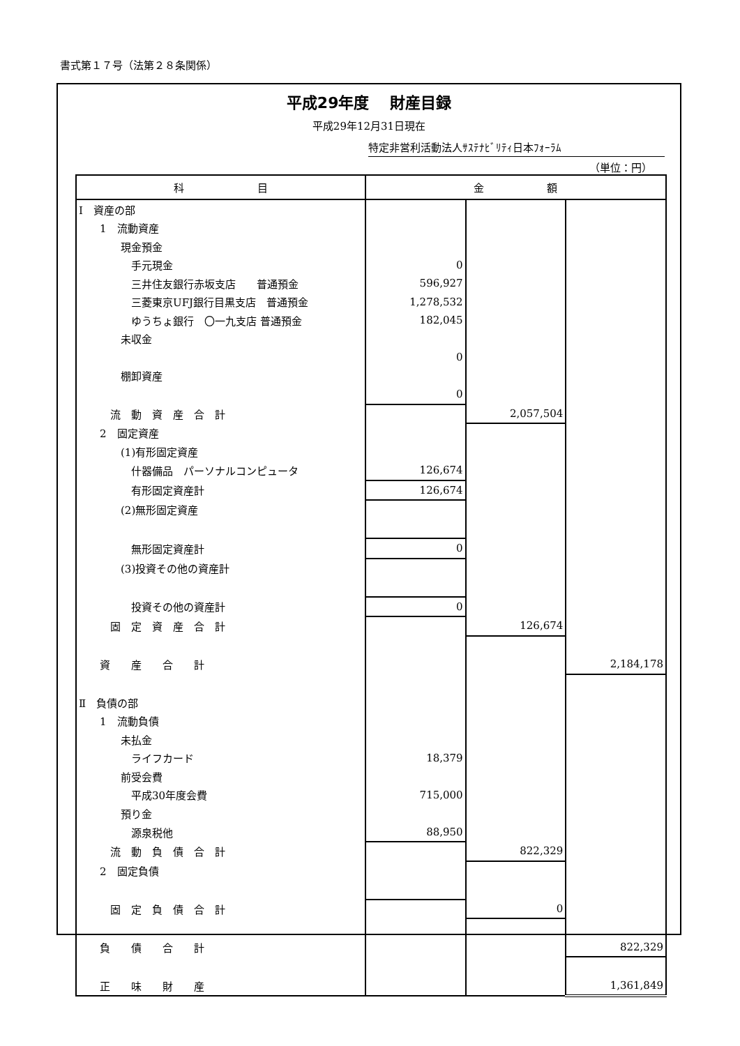書式第１７号（法第２８条関係）
平成29年度　 財産目録
平成29年12月31日現在
特定非営利活動法人ｻｽﾃﾅﾋﾞﾘﾃｨ日本ﾌｫｰﾗﾑ
（単位：円）
| 科 目 | 金 額 | | |
| --- | --- | --- | --- |
| Ⅰ 資産の部 | | | |
| 1 流動資産 | | | |
| 現金預金 | | | |
| 手元現金 | 0 | | |
| 三井住友銀行赤坂支店 普通預金 | 596,927 | | |
| 三菱東京UFJ銀行目黒支店 普通預金 | 1,278,532 | | |
| ゆうちょ銀行 〇一九支店 普通預金 | 182,045 | | |
| 未収金 | | | |
| | 0 | | |
| 棚卸資産 | | | |
| | 0 | | |
| 流 動 資 産 合 計 | | 2,057,504 | |
| 2 固定資産 | | | |
| (1)有形固定資産 | | | |
| 什器備品 パーソナルコンピュータ | 126,674 | | |
| 有形固定資産計 | 126,674 | | |
| (2)無形固定資産 | | | |
| 無形固定資産計 | 0 | | |
| (3)投資その他の資産計 | | | |
| 投資その他の資産計 | 0 | | |
| 固 定 資 産 合 計 | | 126,674 | |
| 資 産 合 計 | | | 2,184,178 |
| Ⅱ 負債の部 | | | |
| 1 流動負債 | | | |
| 未払金 | | | |
| ライフカード | 18,379 | | |
| 前受会費 | | | |
| 平成30年度会費 | 715,000 | | |
| 預り金 | | | |
| 源泉税他 | 88,950 | | |
| 流 動 負 債 合 計 | | 822,329 | |
| 2 固定負債 | | | |
| 固 定 負 債 合 計 | | 0 | |
| 負 債 合 計 | | | 822,329 |
| 正 味 財 産 | | | 1,361,849 |